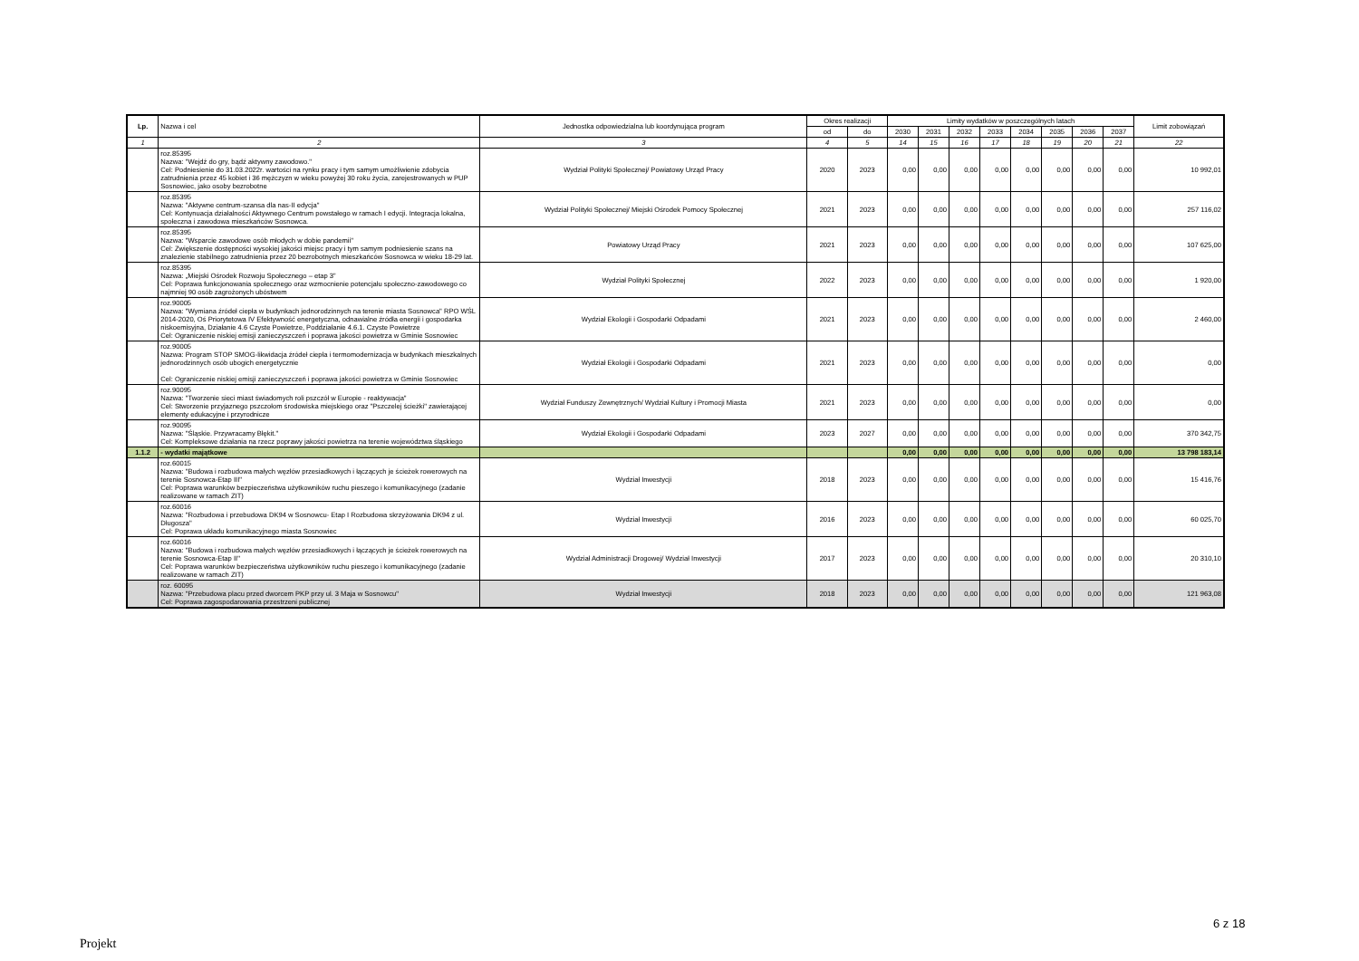| Lp. | Nazwa i cel | Jednostka odpowiedzialna lub koordynująca program | Okres realizacji | | Limity wydatków w poszczególnych latach | | | | | | | | Limit zobowiązań |
| --- | --- | --- | --- | --- | --- | --- | --- | --- | --- | --- | --- | --- | --- |
| | | | od | do | 2030 | 2031 | 2032 | 2033 | 2034 | 2035 | 2036 | 2037 | |
| 1 | 2 | 3 | 4 | 5 | 14 | 15 | 16 | 17 | 18 | 19 | 20 | 21 | 22 |
| | roz.85395 Nazwa: "Wejdź do gry, bądź aktywny zawodowo." Cel: Podniesienie do 31.03.2022r. wartości na rynku pracy i tym samym umożliwienie zdobycia zatrudnienia przez 45 kobiet i 36 mężczyzn w wieku powyżej 30 roku życia, zarejestrowanych w PUP Sosnowiec, jako osoby bezrobotne | Wydział Polityki Społecznej/ Powiatowy Urząd Pracy | 2020 | 2023 | 0,00 | 0,00 | 0,00 | 0,00 | 0,00 | 0,00 | 0,00 | 0,00 | 10 992,01 |
| | roz.85395 Nazwa: "Aktywne centrum-szansa dla nas-II edycja" Cel: Kontynuacja działalności Aktywnego Centrum powstałego w ramach I edycji. Integracja lokalna, społeczna i zawodowa mieszkańców Sosnowca. | Wydział Polityki Społecznej/ Miejski Ośrodek Pomocy Społecznej | 2021 | 2023 | 0,00 | 0,00 | 0,00 | 0,00 | 0,00 | 0,00 | 0,00 | 0,00 | 257 116,02 |
| | roz.85395 Nazwa: "Wsparcie zawodowe osób młodych w dobie pandemii" Cel: Zwiększenie dostępności wysokiej jakości miejsc pracy i tym samym podniesienie szans na znalezienie stabilnego zatrudnienia przez 20 bezrobotnych mieszkańców Sosnowca w wieku 18-29 lat. | Powiatowy Urząd Pracy | 2021 | 2023 | 0,00 | 0,00 | 0,00 | 0,00 | 0,00 | 0,00 | 0,00 | 0,00 | 107 625,00 |
| | roz.85395 Nazwa: „Miejski Ośrodek Rozwoju Społecznego – etap 3” Cel: Poprawa funkcjonowania społecznego oraz wzmocnienie potencjału społeczno-zawodowego co najmniej 90 osób zagrożonych ubóstwem | Wydział Polityki Społecznej | 2022 | 2023 | 0,00 | 0,00 | 0,00 | 0,00 | 0,00 | 0,00 | 0,00 | 0,00 | 1 920,00 |
| | roz.90005 Nazwa: "Wymiana źródeł ciepła w budynkach jednorodzinnych na terenie miasta Sosnowca" RPO WŚL 2014-2020, Oś Priorytetowa IV Efektywność energetyczna, odnawialne źródła energii i gospodarka niskoemisyjna, Działanie 4.6 Czyste Powietrze, Poddziałanie 4.6.1. Czyste Powietrze Cel: Ograniczenie niskiej emisji zanieczyszczeń i poprawa jakości powietrza w Gminie Sosnowiec | Wydział Ekologii i Gospodarki Odpadami | 2021 | 2023 | 0,00 | 0,00 | 0,00 | 0,00 | 0,00 | 0,00 | 0,00 | 0,00 | 2 460,00 |
| | roz.90005 Nazwa: Program STOP SMOG-likwidacja źródeł ciepła i termomodernizacja w budynkach mieszkalnych jednorodzinnych osób ubogich energetycznie Cel: Ograniczenie niskiej emisji zanieczyszczeń i poprawa jakości powietrza w Gminie Sosnowiec | Wydział Ekologii i Gospodarki Odpadami | 2021 | 2023 | 0,00 | 0,00 | 0,00 | 0,00 | 0,00 | 0,00 | 0,00 | 0,00 | 0,00 |
| | roz.90095 Nazwa: "Tworzenie sieci miast świadomych roli pszczół w Europie - reaktywacja" Cel: Stworzenie przyjaznego pszczołom środowiska miejskiego oraz "Pszczelej ścieżki" zawierającej elementy edukacyjne i przyrodnicze | Wydział Funduszy Zewnętrznych/ Wydział Kultury i Promocji Miasta | 2021 | 2023 | 0,00 | 0,00 | 0,00 | 0,00 | 0,00 | 0,00 | 0,00 | 0,00 | 0,00 |
| | roz.90095 Nazwa: "Śląskie. Przywracamy Błękit." Cel: Kompleksowe działania na rzecz poprawy jakości powietrza na terenie województwa śląskiego | Wydział Ekologii i Gospodarki Odpadami | 2023 | 2027 | 0,00 | 0,00 | 0,00 | 0,00 | 0,00 | 0,00 | 0,00 | 0,00 | 370 342,75 |
| 1.1.2 | - wydatki majątkowe | | | | 0,00 | 0,00 | 0,00 | 0,00 | 0,00 | 0,00 | 0,00 | 0,00 | 13 798 183,14 |
| | roz.60015 Nazwa: "Budowa i rozbudowa małych węzłów przesiadkowych i łączących je ścieżek rowerowych na terenie Sosnowca-Etap III" Cel: Poprawa warunków bezpieczeństwa użytkowników ruchu pieszego i komunikacyjnego (zadanie realizowane w ramach ZIT) | Wydział Inwestycji | 2018 | 2023 | 0,00 | 0,00 | 0,00 | 0,00 | 0,00 | 0,00 | 0,00 | 0,00 | 15 416,76 |
| | roz.60016 Nazwa: "Rozbudowa i przebudowa DK94 w Sosnowcu- Etap I Rozbudowa skrzyżowania DK94 z ul. Długosza" Cel: Poprawa układu komunikacyjnego miasta Sosnowiec | Wydział Inwestycji | 2016 | 2023 | 0,00 | 0,00 | 0,00 | 0,00 | 0,00 | 0,00 | 0,00 | 0,00 | 60 025,70 |
| | roz.60016 Nazwa: "Budowa i rozbudowa małych węzłów przesiadkowych i łączących je ścieżek rowerowych na terenie Sosnowca-Etap II" Cel: Poprawa warunków bezpieczeństwa użytkowników ruchu pieszego i komunikacyjnego (zadanie realizowane w ramach ZIT) | Wydział Administracji Drogowej/ Wydział Inwestycji | 2017 | 2023 | 0,00 | 0,00 | 0,00 | 0,00 | 0,00 | 0,00 | 0,00 | 0,00 | 20 310,10 |
| | roz. 60095 Nazwa: "Przebudowa placu przed dworcem PKP przy ul. 3 Maja w Sosnowcu" Cel: Poprawa zagospodarowania przestrzeni publicznej | Wydział Inwestycji | 2018 | 2023 | 0,00 | 0,00 | 0,00 | 0,00 | 0,00 | 0,00 | 0,00 | 0,00 | 121 963,08 |
6 z 18
Projekt